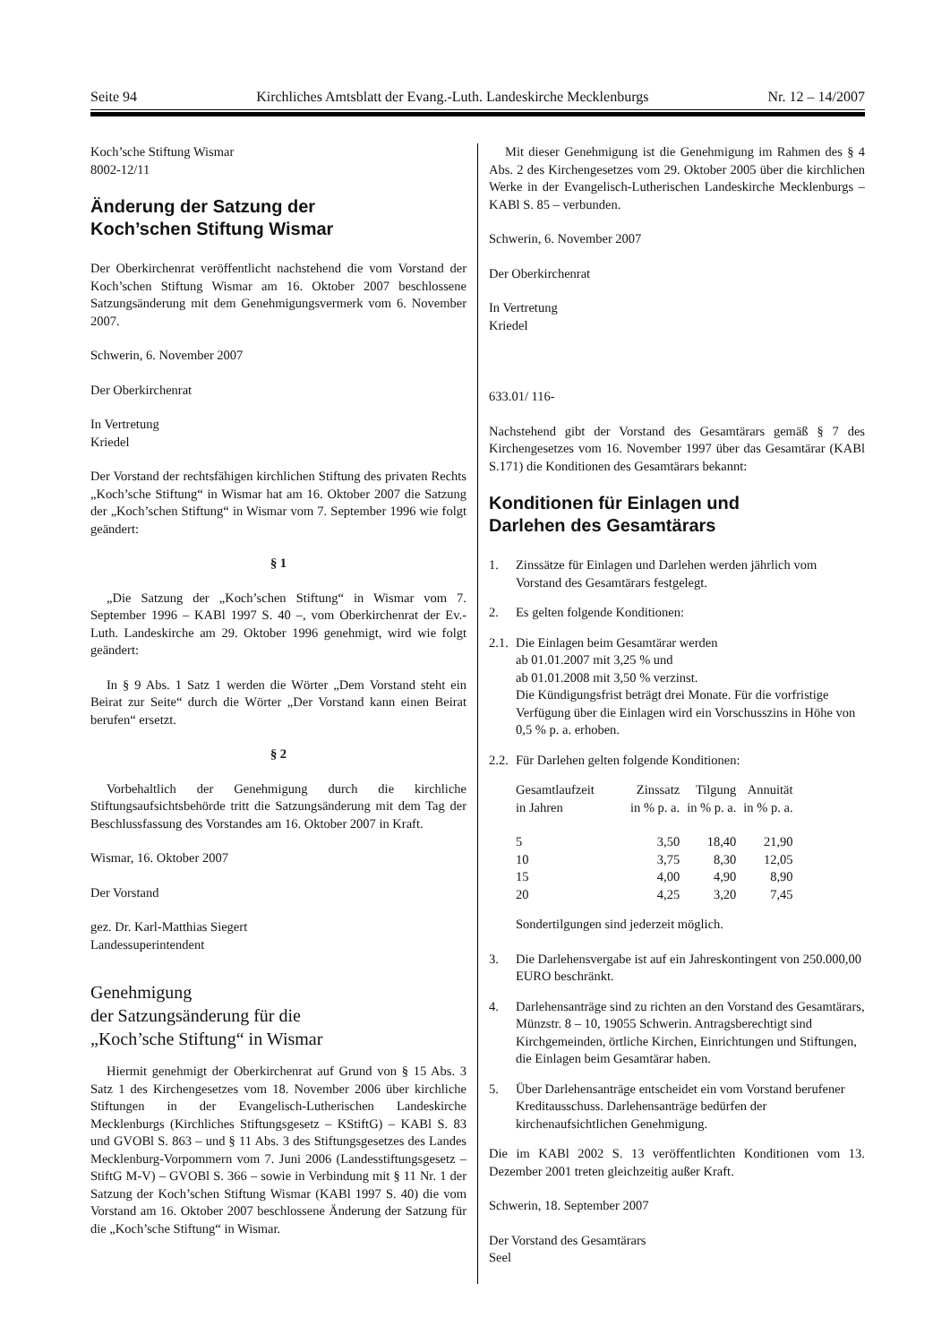Seite 94 Kirchliches Amtsblatt der Evang.-Luth. Landeskirche Mecklenburgs Nr. 12 – 14/2007
Koch’sche Stiftung Wismar
8002-12/11
Änderung der Satzung der
Koch’schen Stiftung Wismar
Der Oberkirchenrat veröffentlicht nachstehend die vom Vorstand der Koch’schen Stiftung Wismar am 16. Oktober 2007 beschlossene Satzungsänderung mit dem Genehmigungsvermerk vom 6. November 2007.
Schwerin, 6. November 2007
Der Oberkirchenrat
In Vertretung
Kriedel
Der Vorstand der rechtsfähigen kirchlichen Stiftung des privaten Rechts „Koch’sche Stiftung“ in Wismar hat am 16. Oktober 2007 die Satzung der „Koch’schen Stiftung“ in Wismar vom 7. September 1996 wie folgt geändert:
§ 1
„Die Satzung der „Koch’schen Stiftung“ in Wismar vom 7. September 1996 – KABl 1997 S. 40 –, vom Oberkirchenrat der Ev.-Luth. Landeskirche am 29. Oktober 1996 genehmigt, wird wie folgt geändert:
In § 9 Abs. 1 Satz 1 werden die Wörter „Dem Vorstand steht ein Beirat zur Seite“ durch die Wörter „Der Vorstand kann einen Beirat berufen“ ersetzt.
§ 2
Vorbehaltlich der Genehmigung durch die kirchliche Stiftungsaufsichtsbehörde tritt die Satzungsänderung mit dem Tag der Beschlussfassung des Vorstandes am 16. Oktober 2007 in Kraft.
Wismar, 16. Oktober 2007
Der Vorstand
gez. Dr. Karl-Matthias Siegert
Landessuperintendent
Genehmigung
der Satzungsänderung für die
„Koch’sche Stiftung“ in Wismar
Hiermit genehmigt der Oberkirchenrat auf Grund von § 15 Abs. 3 Satz 1 des Kirchengesetzes vom 18. November 2006 über kirchliche Stiftungen in der Evangelisch-Lutherischen Landeskirche Mecklenburgs (Kirchliches Stiftungsgesetz – KStiftG) – KABl S. 83 und GVOBl S. 863 – und § 11 Abs. 3 des Stiftungsgesetzes des Landes Mecklenburg-Vorpommern vom 7. Juni 2006 (Landesstiftungsgesetz – StiftG M-V) – GVOBl S. 366 – sowie in Verbindung mit § 11 Nr. 1 der Satzung der Koch’schen Stiftung Wismar (KABl 1997 S. 40) die vom Vorstand am 16. Oktober 2007 beschlossene Änderung der Satzung für die „Koch’sche Stiftung“ in Wismar.
Mit dieser Genehmigung ist die Genehmigung im Rahmen des § 4 Abs. 2 des Kirchengesetzes vom 29. Oktober 2005 über die kirchlichen Werke in der Evangelisch-Lutherischen Landeskirche Mecklenburgs – KABl S. 85 – verbunden.
Schwerin, 6. November 2007
Der Oberkirchenrat
In Vertretung
Kriedel
633.01/ 116-
Nachstehend gibt der Vorstand des Gesamtärars gemäß § 7 des Kirchengesetzes vom 16. November 1997 über das Gesamtärar (KABl S.171) die Konditionen des Gesamtärars bekannt:
Konditionen für Einlagen und
Darlehen des Gesamtärars
1. Zinssätze für Einlagen und Darlehen werden jährlich vom Vorstand des Gesamtärars festgelegt.
2. Es gelten folgende Konditionen:
2.1. Die Einlagen beim Gesamtärar werden
ab 01.01.2007 mit 3,25 % und
ab 01.01.2008 mit 3,50 % verzinst.
Die Kündigungsfrist beträgt drei Monate. Für die vorfristige Verfügung über die Einlagen wird ein Vorschusszins in Höhe von 0,5 % p. a. erhoben.
2.2. Für Darlehen gelten folgende Konditionen:
| Gesamtlaufzeit in Jahren | Zinssatz in % p. a. | Tilgung in % p. a. | Annuität in % p. a. |
| --- | --- | --- | --- |
| 5 | 3,50 | 18,40 | 21,90 |
| 10 | 3,75 | 8,30 | 12,05 |
| 15 | 4,00 | 4,90 | 8,90 |
| 20 | 4,25 | 3,20 | 7,45 |
Sondertilgungen sind jederzeit möglich.
3. Die Darlehensvergabe ist auf ein Jahreskontingent von 250.000,00 EURO beschränkt.
4. Darlehensanträge sind zu richten an den Vorstand des Gesamtärars, Münzstr. 8 – 10, 19055 Schwerin. Antragsberechtigt sind Kirchgemeinden, örtliche Kirchen, Einrichtungen und Stiftungen, die Einlagen beim Gesamtärar haben.
5. Über Darlehensanträge entscheidet ein vom Vorstand berufener Kreditausschuss. Darlehensanträge bedürfen der kirchenaufsichtlichen Genehmigung.
Die im KABl 2002 S. 13 veröffentlichten Konditionen vom 13. Dezember 2001 treten gleichzeitig außer Kraft.
Schwerin, 18. September 2007
Der Vorstand des Gesamtärars
Seel